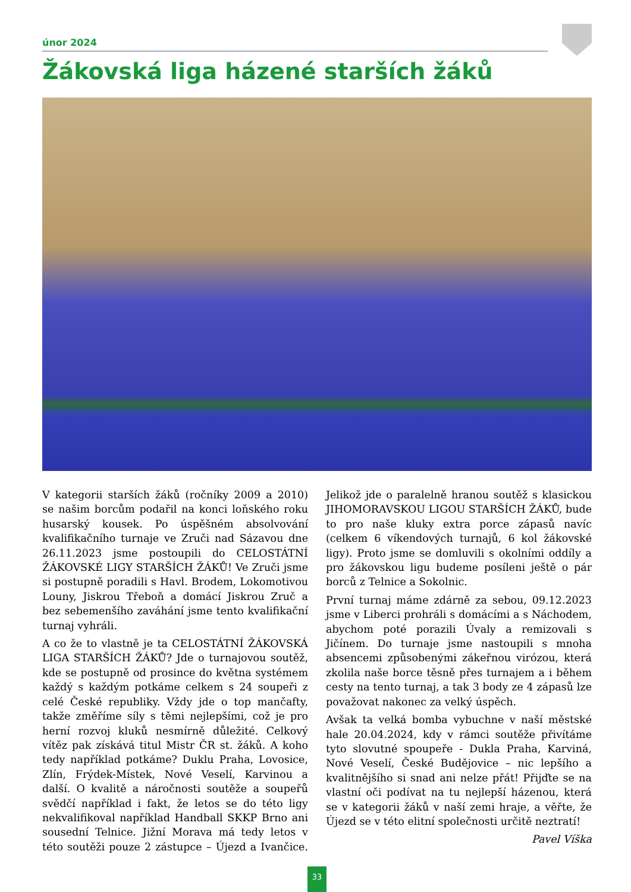únor 2024
Žákovská liga házené starších žáků
V kategorii starších žáků (ročníky 2009 a 2010) se našim borcům podařil na konci loňského roku husarský kousek. Po úspěšném absolvování kvalifikačního turnaje ve Zruči nad Sázavou dne 26.11.2023 jsme postoupili do CELOSTÁTNÍ ŽÁKOVSKÉ LIGY STARŠÍCH ŽÁKŮ! Ve Zruči jsme si postupně poradili s Havl. Brodem, Lokomotivou Louny, Jiskrou Třeboň a domácí Jiskrou Zruč a bez sebemenšího zaváhání jsme tento kvalifikační turnaj vyhráli.
A co že to vlastně je ta CELOSTÁTNÍ ŽÁKOVSKÁ LIGA STARŠÍCH ŽÁKŮ? Jde o turnajovou soutěž, kde se postupně od prosince do května systémem každý s každým potkáme celkem s 24 soupeři z celé České republiky. Vždy jde o top mančafty, takže změříme síly s těmi nejlepšími, což je pro herní rozvoj kluků nesmírně důležité. Celkový vítěz pak získává titul Mistr ČR st. žáků. A koho tedy například potkáme? Duklu Praha, Lovosice, Zlín, Frýdek-Místek, Nové Veselí, Karvinou a další. O kvalitě a náročnosti soutěže a soupeřů svědčí například i fakt, že letos se do této ligy nekvalifikoval například Handball SKKP Brno ani sousední Telnice. Jižní Morava má tedy letos v této soutěži pouze 2 zástupce – Újezd a Ivančice. Jelikož jde o paralelně hranou soutěž s klasickou JIHOMORAVSKOU LIGOU STARŠÍCH ŽÁKŮ, bude to pro naše kluky extra porce zápasů navíc (celkem 6 víkendových turnajů, 6 kol žákovské ligy). Proto jsme se domluvili s okolními oddíly a pro žákovskou ligu budeme posíleni ještě o pár borců z Telnice a Sokolnic.
První turnaj máme zdárně za sebou, 09.12.2023 jsme v Liberci prohráli s domácími a s Náchodem, abychom poté porazili Úvaly a remizovali s Jičínem. Do turnaje jsme nastoupili s mnoha absencemi způsobenými zákeřnou virózou, která zkolila naše borce těsně přes turnajem a i během cesty na tento turnaj, a tak 3 body ze 4 zápasů lze považovat nakonec za velký úspěch.
Avšak ta velká bomba vybuchne v naší městské hale 20.04.2024, kdy v rámci soutěže přivítáme tyto slovutné spoupeře - Dukla Praha, Karviná, Nové Veselí, České Budějovice – nic lepšího a kvalitnějšího si snad ani nelze přát! Přijďte se na vlastní oči podívat na tu nejlepší házenou, která se v kategorii žáků v naší zemi hraje, a věřte, že Újezd se v této elitní společnosti určitě neztratí!
Pavel Víška
33